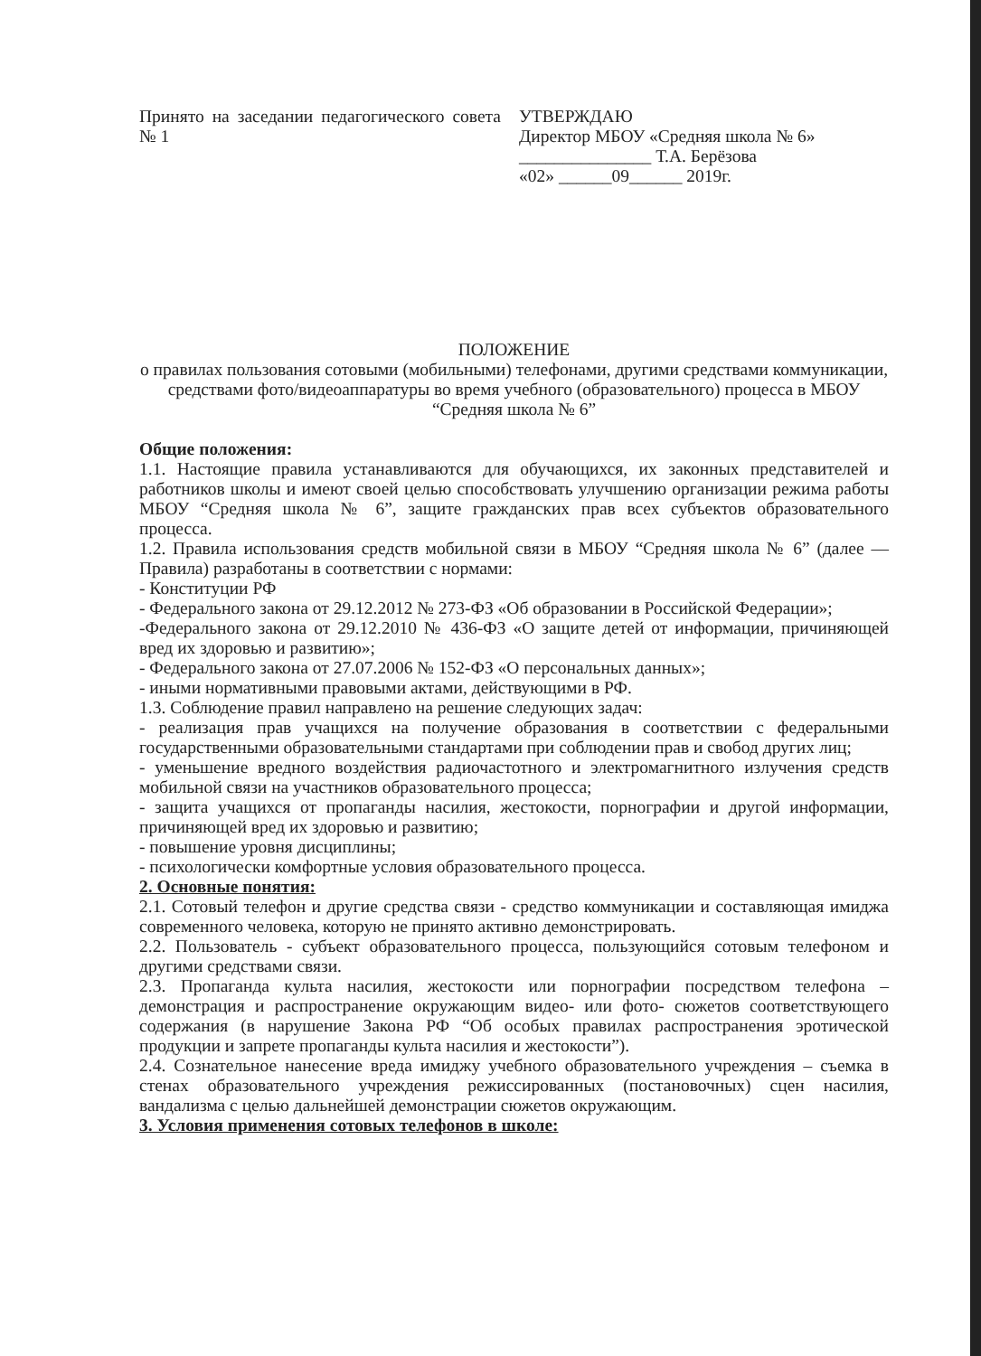Принято на заседании педагогического совета № 1
УТВЕРЖДАЮ
Директор МБОУ «Средняя школа № 6»
_______________ Т.А. Берёзова
«02» ______09______ 2019г.
ПОЛОЖЕНИЕ
о правилах пользования сотовыми (мобильными) телефонами, другими средствами коммуникации, средствами фото/видеоаппаратуры во время учебного (образовательного) процесса в МБОУ “Средняя школа № 6”
Общие положения:
1.1. Настоящие правила устанавливаются для обучающихся, их законных представителей и работников школы и имеют своей целью способствовать улучшению организации режима работы МБОУ “Средняя школа № 6”, защите гражданских прав всех субъектов образовательного процесса.
1.2. Правила использования средств мобильной связи в МБОУ “Средняя школа № 6” (далее — Правила) разработаны в соответствии с нормами:
- Конституции РФ
- Федерального закона от 29.12.2012 № 273-ФЗ «Об образовании в Российской Федерации»;
-Федерального закона от 29.12.2010 № 436-ФЗ «О защите детей от информации, причиняющей вред их здоровью и развитию»;
- Федерального закона от 27.07.2006 № 152-ФЗ «О персональных данных»;
- иными нормативными правовыми актами, действующими в РФ.
1.3. Соблюдение правил направлено на решение следующих задач:
- реализация прав учащихся на получение образования в соответствии с федеральными государственными образовательными стандартами при соблюдении прав и свобод других лиц;
- уменьшение вредного воздействия радиочастотного и электромагнитного излучения средств мобильной связи на участников образовательного процесса;
- защита учащихся от пропаганды насилия, жестокости, порнографии и другой информации, причиняющей вред их здоровью и развитию;
- повышение уровня дисциплины;
- психологически комфортные условия образовательного процесса.
2. Основные понятия:
2.1. Сотовый телефон и другие средства связи - средство коммуникации и составляющая имиджа современного человека, которую не принято активно демонстрировать.
2.2. Пользователь - субъект образовательного процесса, пользующийся сотовым телефоном и другими средствами связи.
2.3. Пропаганда культа насилия, жестокости или порнографии посредством телефона – демонстрация и распространение окружающим видео- или фото- сюжетов соответствующего содержания (в нарушение Закона РФ “Об особых правилах распространения эротической продукции и запрете пропаганды культа насилия и жестокости”).
2.4. Сознательное нанесение вреда имиджу учебного образовательного учреждения – съемка в стенах образовательного учреждения режиссированных (постановочных) сцен насилия, вандализма с целью дальнейшей демонстрации сюжетов окружающим.
3. Условия применения сотовых телефонов в школе: